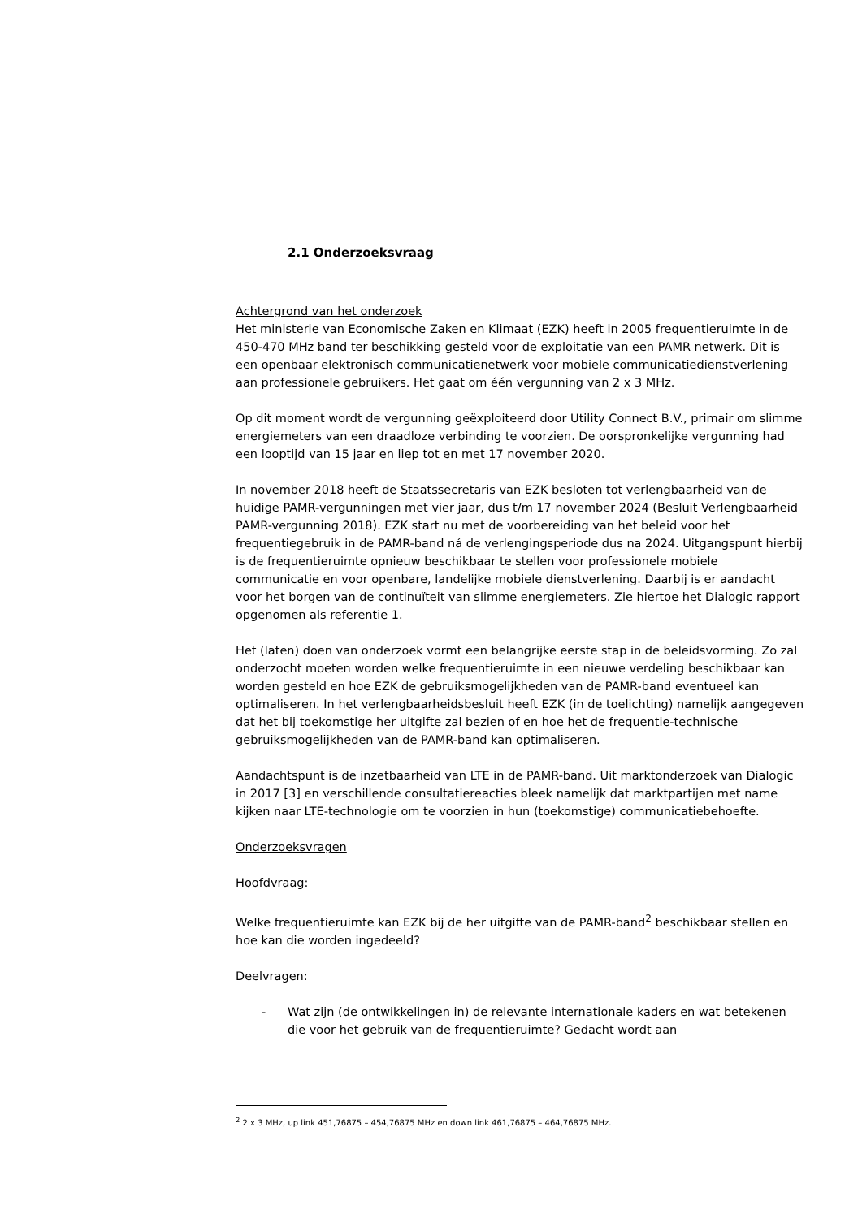2.1 Onderzoeksvraag
Achtergrond van het onderzoek
Het ministerie van Economische Zaken en Klimaat (EZK) heeft in 2005 frequentieruimte in de 450-470 MHz band ter beschikking gesteld voor de exploitatie van een PAMR netwerk. Dit is een openbaar elektronisch communicatienetwerk voor mobiele communicatiedienstverlening aan professionele gebruikers. Het gaat om één vergunning van 2 x 3 MHz.
Op dit moment wordt de vergunning geëxploiteerd door Utility Connect B.V., primair om slimme energiemeters van een draadloze verbinding te voorzien. De oorspronkelijke vergunning had een looptijd van 15 jaar en liep tot en met 17 november 2020.
In november 2018 heeft de Staatssecretaris van EZK besloten tot verlengbaarheid van de huidige PAMR-vergunningen met vier jaar, dus t/m 17 november 2024 (Besluit Verlengbaarheid PAMR-vergunning 2018). EZK start nu met de voorbereiding van het beleid voor het frequentiegebruik in de PAMR-band ná de verlengingsperiode dus na 2024. Uitgangspunt hierbij is de frequentieruimte opnieuw beschikbaar te stellen voor professionele mobiele communicatie en voor openbare, landelijke mobiele dienstverlening. Daarbij is er aandacht voor het borgen van de continuïteit van slimme energiemeters. Zie hiertoe het Dialogic rapport opgenomen als referentie 1.
Het (laten) doen van onderzoek vormt een belangrijke eerste stap in de beleidsvorming. Zo zal onderzocht moeten worden welke frequentieruimte in een nieuwe verdeling beschikbaar kan worden gesteld en hoe EZK de gebruiksmogelijkheden van de PAMR-band eventueel kan optimaliseren. In het verlengbaarheidsbesluit heeft EZK (in de toelichting) namelijk aangegeven dat het bij toekomstige her uitgifte zal bezien of en hoe het de frequentie-technische gebruiksmogelijkheden van de PAMR-band kan optimaliseren.
Aandachtspunt is de inzetbaarheid van LTE in de PAMR-band. Uit marktonderzoek van Dialogic in 2017 [3] en verschillende consultatiereacties bleek namelijk dat marktpartijen met name kijken naar LTE-technologie om te voorzien in hun (toekomstige) communicatiebehoefte.
Onderzoeksvragen
Hoofdvraag:
Welke frequentieruimte kan EZK bij de her uitgifte van de PAMR-band<sup>2</sup> beschikbaar stellen en hoe kan die worden ingedeeld?
Deelvragen:
- Wat zijn (de ontwikkelingen in) de relevante internationale kaders en wat betekenen die voor het gebruik van de frequentieruimte? Gedacht wordt aan
<sup>2</sup> 2 x 3 MHz, up link 451,76875 – 454,76875 MHz en down link 461,76875 – 464,76875 MHz.